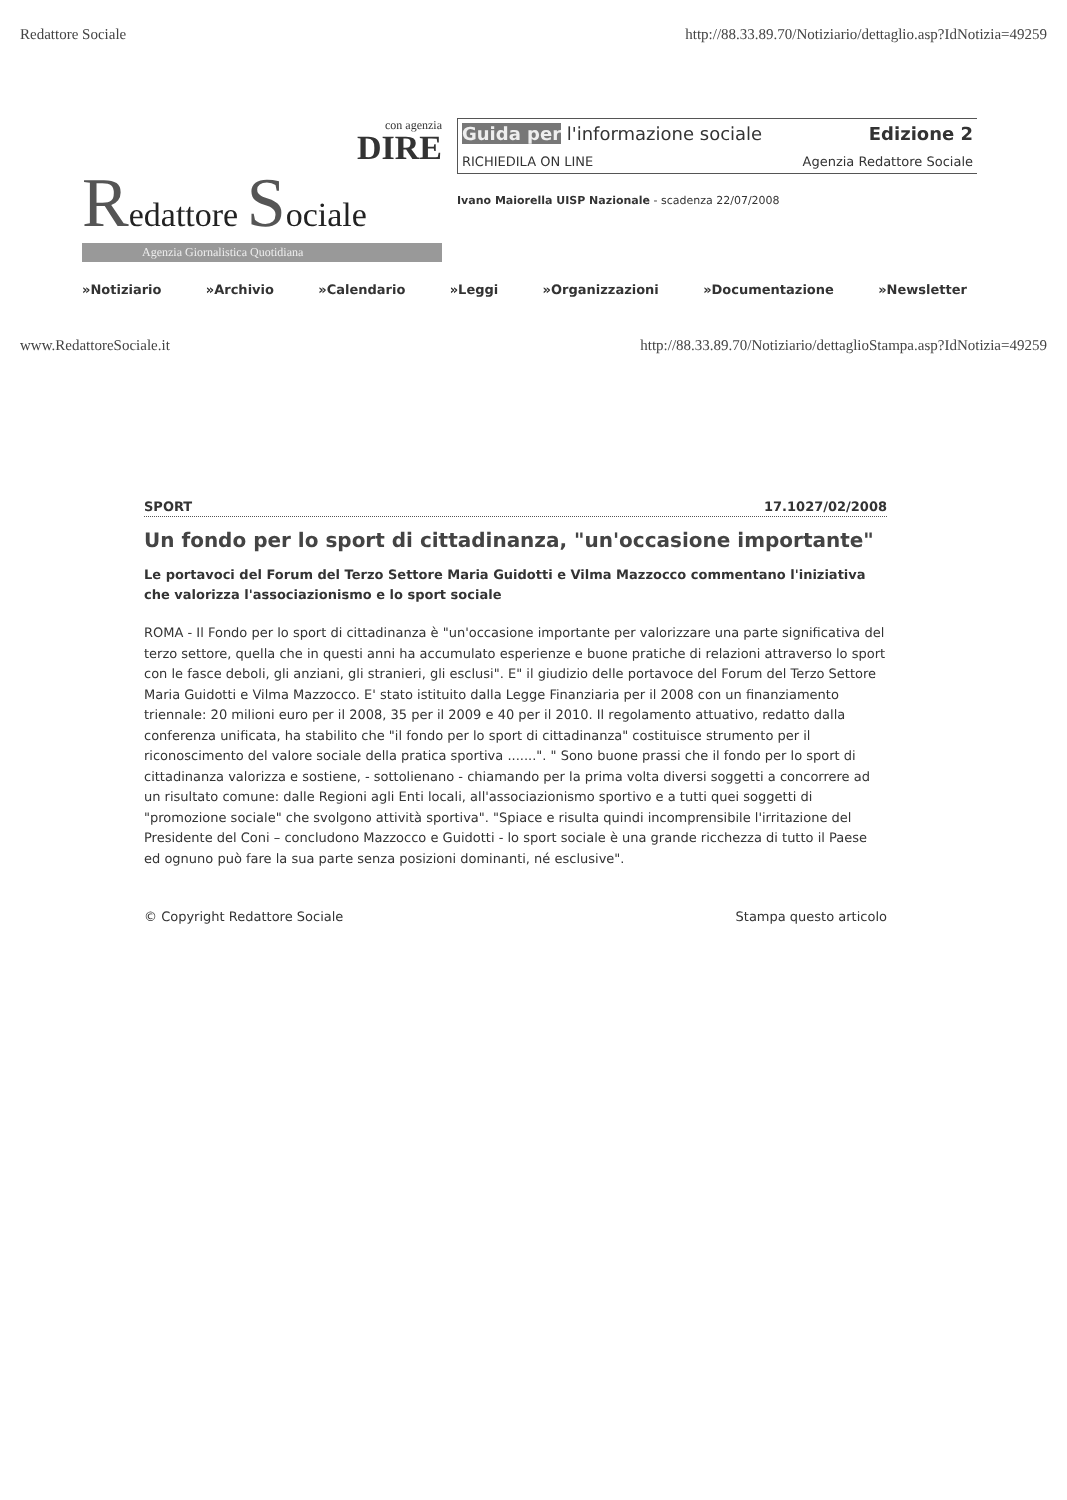Redattore Sociale http://88.33.89.70/Notiziario/dettaglio.asp?IdNotizia=49259
con agenzia
DIRE
Redattore Sociale
Agenzia Giornalistica Quotidiana
Guida per l'informazione sociale Edizione 2
RICHIEDILA ON LINE Agenzia Redattore Sociale
Ivano Maiorella UISP Nazionale - scadenza 22/07/2008
»Notiziario »Archivio »Calendario »Leggi »Organizzazioni »Documentazione »Newsletter
www.RedattoreSociale.it http://88.33.89.70/Notiziario/dettaglioStampa.asp?IdNotizia=49259
SPORT 17.1027/02/2008
Un fondo per lo sport di cittadinanza, "un'occasione importante"
Le portavoci del Forum del Terzo Settore Maria Guidotti e Vilma Mazzocco commentano l'iniziativa che valorizza l'associazionismo e lo sport sociale
ROMA - Il Fondo per lo sport di cittadinanza è "un'occasione importante per valorizzare una parte significativa del terzo settore, quella che in questi anni ha accumulato esperienze e buone pratiche di relazioni attraverso lo sport con le fasce deboli, gli anziani, gli stranieri, gli esclusi". E" il giudizio delle portavoce del Forum del Terzo Settore Maria Guidotti e Vilma Mazzocco. E' stato istituito dalla Legge Finanziaria per il 2008 con un finanziamento triennale: 20 milioni euro per il 2008, 35 per il 2009 e 40 per il 2010. Il regolamento attuativo, redatto dalla conferenza unificata, ha stabilito che "il fondo per lo sport di cittadinanza" costituisce strumento per il riconoscimento del valore sociale della pratica sportiva .......". " Sono buone prassi che il fondo per lo sport di cittadinanza valorizza e sostiene, - sottolienano - chiamando per la prima volta diversi soggetti a concorrere ad un risultato comune: dalle Regioni agli Enti locali, all'associazionismo sportivo e a tutti quei soggetti di "promozione sociale" che svolgono attività sportiva". "Spiace e risulta quindi incomprensibile l'irritazione del Presidente del Coni – concludono Mazzocco e Guidotti - lo sport sociale è una grande ricchezza di tutto il Paese ed ognuno può fare la sua parte senza posizioni dominanti, né esclusive".
© Copyright Redattore Sociale Stampa questo articolo